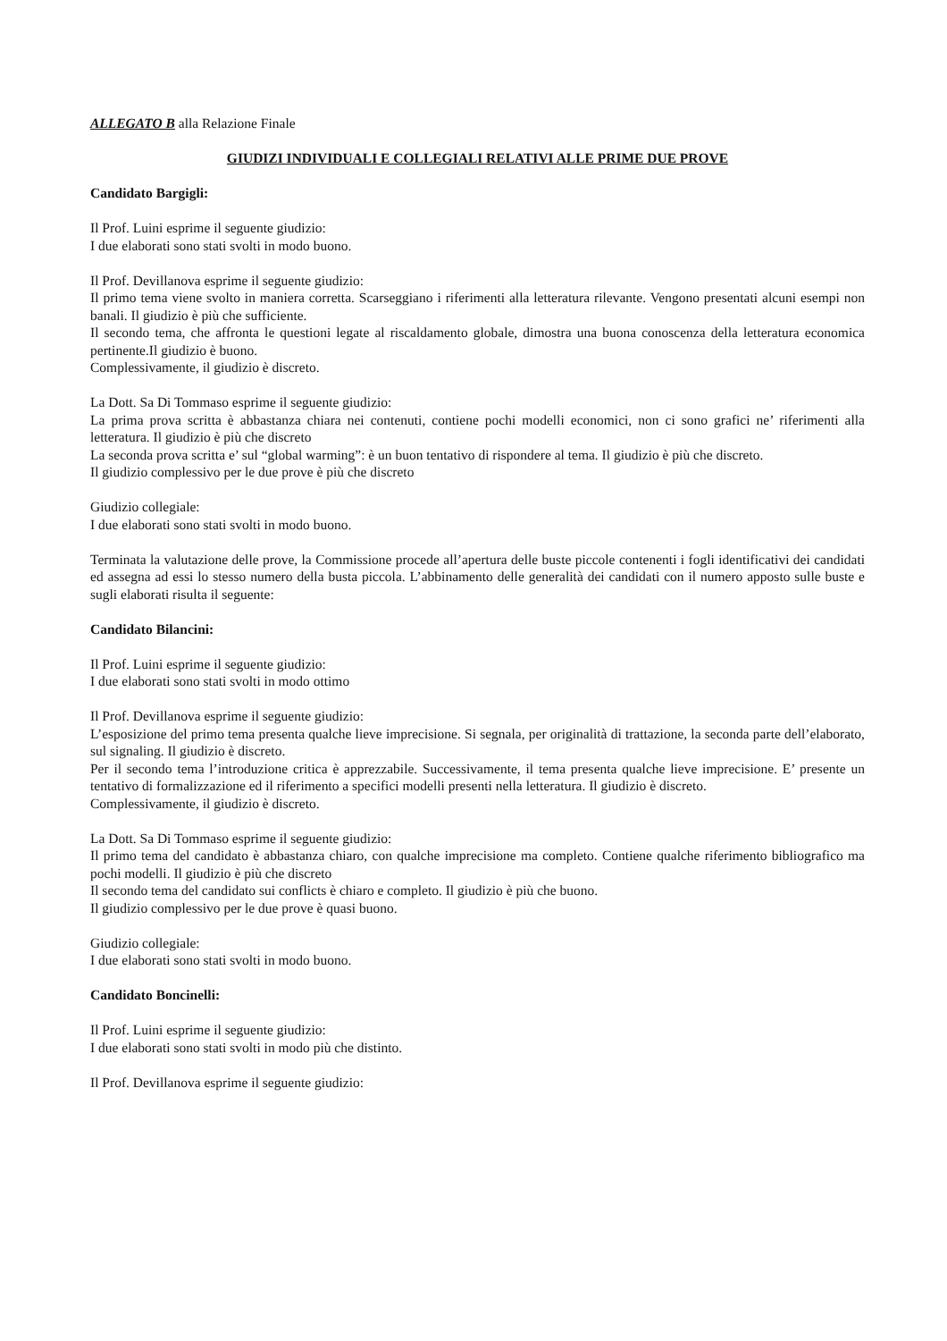ALLEGATO B alla Relazione Finale
GIUDIZI INDIVIDUALI E COLLEGIALI RELATIVI ALLE PRIME DUE PROVE
Candidato Bargigli:
Il Prof. Luini esprime il seguente giudizio:
I due elaborati sono stati svolti in modo buono.
Il Prof. Devillanova esprime il seguente giudizio:
Il primo tema viene svolto in maniera corretta. Scarseggiano i riferimenti alla letteratura rilevante. Vengono presentati alcuni esempi non banali. Il giudizio è più che sufficiente.
Il secondo tema, che affronta le questioni legate al riscaldamento globale, dimostra una buona conoscenza della letteratura economica pertinente.Il giudizio è buono.
Complessivamente, il giudizio è discreto.
La Dott. Sa Di Tommaso esprime il seguente giudizio:
La prima prova scritta è abbastanza chiara nei contenuti, contiene pochi modelli economici, non ci sono grafici ne’ riferimenti alla letteratura. Il giudizio è più che discreto
La seconda prova scritta e’ sul “global warming”: è un buon tentativo di rispondere al tema. Il giudizio è più che discreto.
Il giudizio complessivo per le due prove è più che discreto
Giudizio collegiale:
I due elaborati sono stati svolti in modo buono.
Terminata la valutazione delle prove, la Commissione procede all’apertura delle buste piccole contenenti i fogli identificativi dei candidati ed assegna ad essi lo stesso numero della busta piccola. L’abbinamento delle generalità dei candidati con il numero apposto sulle buste e sugli elaborati risulta il seguente:
Candidato Bilancini:
Il Prof. Luini esprime il seguente giudizio:
I due elaborati sono stati svolti in modo ottimo
Il Prof. Devillanova esprime il seguente giudizio:
L’esposizione del primo tema presenta qualche lieve imprecisione. Si segnala, per originalità di trattazione, la seconda parte dell’elaborato, sul signaling. Il giudizio è discreto.
Per il secondo tema l’introduzione critica è apprezzabile. Successivamente, il tema presenta qualche lieve imprecisione. E’ presente un tentativo di formalizzazione ed il riferimento a specifici modelli presenti nella letteratura. Il giudizio è discreto.
Complessivamente, il giudizio è discreto.
La Dott. Sa Di Tommaso esprime il seguente giudizio:
Il primo tema del candidato è abbastanza chiaro, con qualche imprecisione ma completo. Contiene qualche riferimento bibliografico ma pochi modelli. Il giudizio è più che discreto
Il secondo tema del candidato sui conflicts è chiaro e completo. Il giudizio è più che buono.
Il giudizio complessivo per le due prove è quasi buono.
Giudizio collegiale:
I due elaborati sono stati svolti in modo buono.
Candidato Boncinelli:
Il Prof. Luini esprime il seguente giudizio:
I due elaborati sono stati svolti in modo più che distinto.
Il Prof. Devillanova esprime il seguente giudizio: